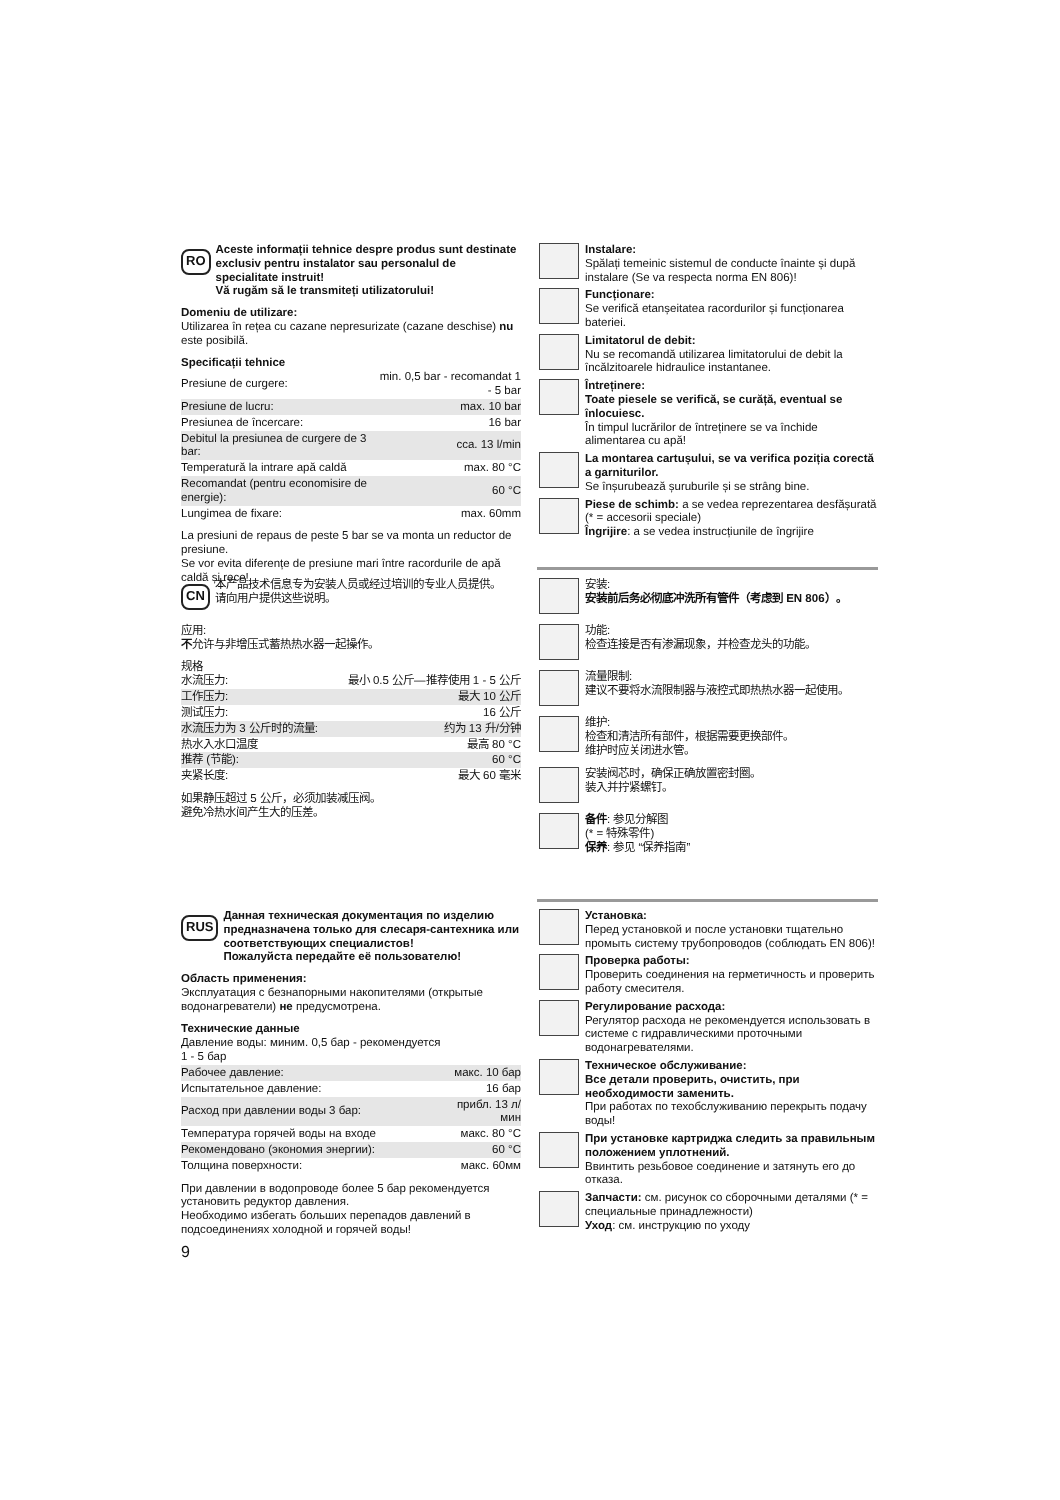RO
Aceste informații tehnice despre produs sunt destinate exclusiv pentru instalator sau personalul de specialitate instruit!
Vă rugăm să le transmiteți utilizatorului!
Domeniu de utilizare:
Utilizarea în rețea cu cazane nepresurizate (cazane deschise) nu este posibilă.
Specificații tehnice
| Presiune de curgere: | min. 0,5 bar - recomandat 1 - 5 bar |
| Presiune de lucru: | max. 10 bar |
| Presiunea de încercare: | 16 bar |
| Debitul la presiunea de curgere de 3 bar: | cca. 13 l/min |
| Temperatură la intrare apă caldă | max. 80 °C |
| Recomandat (pentru economisire de energie): | 60 °C |
| Lungimea de fixare: | max. 60mm |
La presiuni de repaus de peste 5 bar se va monta un reductor de presiune.
Se vor evita diferențe de presiune mari între racordurile de apă caldă și rece!
Instalare:
Spălați temeinic sistemul de conducte înainte și după instalare (Se va respecta norma EN 806)!
Funcționare:
Se verifică etanșeitatea racordurilor și funcționarea bateriei.
Limitatorul de debit:
Nu se recomandă utilizarea limitatorului de debit la încălzitoarele hidraulice instantanee.
Întreținere:
Toate piesele se verifică, se curăță, eventual se înlocuiesc.
În timpul lucrărilor de întreținere se va închide alimentarea cu apă!
La montarea cartușului, se va verifica poziția corectă a garniturilor.
Se înșurubează șuruburile și se strâng bine.
Piese de schimb: a se vedea reprezentarea desfășurată (* = accesorii speciale)
Îngrijire: a se vedea instrucțiunile de îngrijire
CN
本产品技术信息专为安装人员或经过培训的专业人员提供。
请向用户提供这些说明。
应用:
不允许与非增压式蓄热热水器一起操作。
规格
| 水流压力: | 最小 0.5 公斤—推荐使用 1 - 5 公斤 |
| 工作压力: | 最大 10 公斤 |
| 测试压力: | 16 公斤 |
| 水流压力为 3 公斤时的流量: | 约为 13 升/分钟 |
| 热水入水口温度 | 最高 80 °C |
| 推荐 (节能): | 60 °C |
| 夹紧长度: | 最大 60 毫米 |
如果静压超过 5 公斤，必须加装减压阀。
避免冷热水间产生大的压差。
安装:
安装前后务必彻底冲洗所有管件（考虑到 EN 806）。
功能:
检查连接是否有渗漏现象，并检查龙头的功能。
流量限制:
建议不要将水流限制器与液控式即热热水器一起使用。
维护:
检查和清洁所有部件，根据需要更换部件。
维护时应关闭进水管。
安装阀芯时，确保正确放置密封圈。
装入并拧紧螺钉。
备件: 参见分解图
(* = 特殊零件)
保养: 参见 “保养指南”
RUS
Данная техническая документация по изделию предназначена только для слесаря-сантехника или соответствующих специалистов!
Пожалуйста передайте её пользователю!
Область применения:
Эксплуатация с безнапорными накопителями (открытые водонагреватели) не предусмотрена.
Технические данные
| Давление воды: миним. 0,5 бар - рекомендуется 1 - 5 бар | |
| Рабочее давление: | макс. 10 бар |
| Испытательное давление: | 16 бар |
| Расход при давлении воды 3 бар: | прибл. 13 л/мин |
| Температура горячей воды на входе | макс. 80 °C |
| Рекомендовано (экономия энергии): | 60 °C |
| Толщина поверхности: | макс. 60мм |
При давлении в водопроводе более 5 бар рекомендуется установить редуктор давления.
Необходимо избегать больших перепадов давлений в подсоединениях холодной и горячей воды!
Установка:
Перед установкой и после установки тщательно промыть систему трубопроводов (соблюдать EN 806)!
Проверка работы:
Проверить соединения на герметичность и проверить работу смесителя.
Регулирование расхода:
Регулятор расхода не рекомендуется использовать в системе с гидравлическими проточными водонагревателями.
Техническое обслуживание:
Все детали проверить, очистить, при необходимости заменить.
При работах по техобслуживанию перекрыть подачу воды!
При установке картриджа следить за правильным положением уплотнений.
Ввинтить резьбовое соединение и затянуть его до отказа.
Запчасти: см. рисунок со сборочными деталями (* = специальные принадлежности)
Уход: см. инструкцию по уходу
9